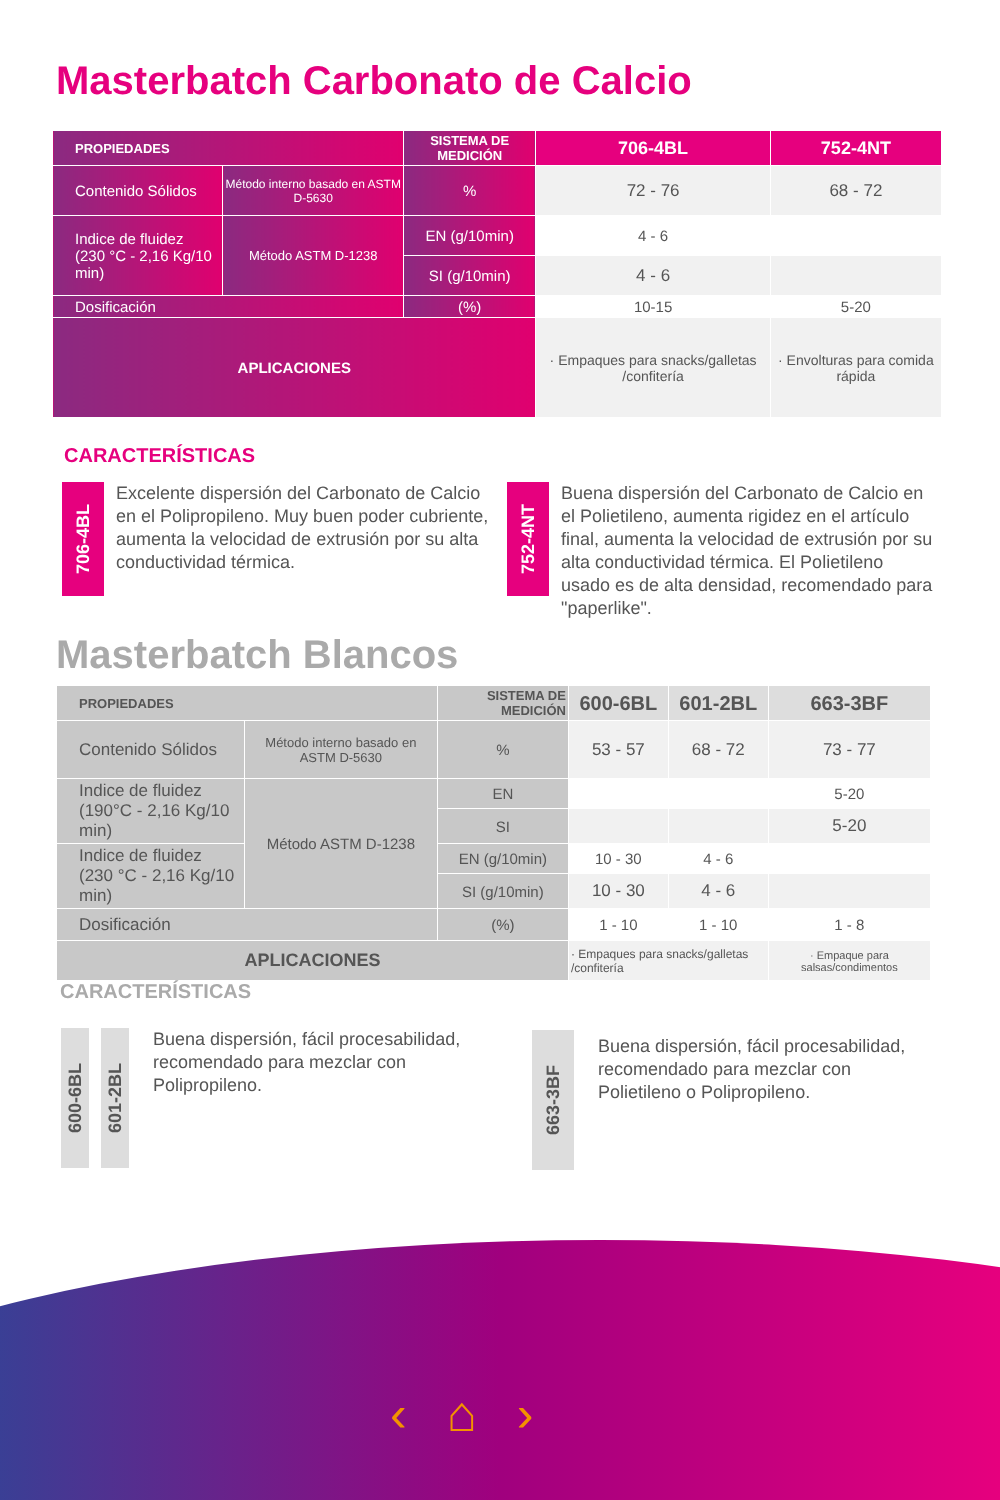Masterbatch Carbonato de Calcio
| PROPIEDADES | | SISTEMA DE MEDICIÓN | 706-4BL | 752-4NT |
| --- | --- | --- | --- | --- |
| Contenido Sólidos | Método interno basado en ASTM D-5630 | % | 72 - 76 | 68 - 72 |
| Indice de fluidez (230 °C - 2,16 Kg/10 min) | Método ASTM D-1238 | EN (g/10min) | 4 - 6 | |
| | | SI (g/10min) | 4 - 6 | |
| Dosificación | | (%) | 10-15 | 5-20 |
| APLICACIONES | | | · Empaques para snacks/galletas /confitería | · Envolturas para comida rápida |
CARACTERÍSTICAS
706-4BL
Excelente dispersión del Carbonato de Calcio en el Polipropileno. Muy buen poder cubriente, aumenta la velocidad de extrusión por su alta conductividad térmica.
752-4NT
Buena dispersión del Carbonato de Calcio en el Polietileno, aumenta rigidez en el artículo final, aumenta la velocidad de extrusión por su alta conductividad térmica. El Polietileno usado es de alta densidad, recomendado para "paperlike".
Masterbatch Blancos
| PROPIEDADES | | SISTEMA DE MEDICIÓN | 600-6BL | 601-2BL | 663-3BF |
| --- | --- | --- | --- | --- | --- |
| Contenido Sólidos | Método interno basado en ASTM D-5630 | % | 53 - 57 | 68 - 72 | 73 - 77 |
| Indice de fluidez (190°C - 2,16 Kg/10 min) | Método ASTM D-1238 | EN | | | 5-20 |
| | | SI | | | 5-20 |
| Indice de fluidez (230 °C - 2,16 Kg/10 min) | | EN (g/10min) | 10 - 30 | 4 - 6 | |
| | | SI (g/10min) | 10 - 30 | 4 - 6 | |
| Dosificación | | (%) | 1 - 10 | 1 - 10 | 1 - 8 |
| APLICACIONES | | | · Empaques para snacks/galletas /confitería | | · Empaque para salsas/condimentos |
CARACTERÍSTICAS
600-6BL
601-2BL
Buena dispersión, fácil procesabilidad, recomendado para mezclar con Polipropileno.
663-3BF
Buena dispersión, fácil procesabilidad, recomendado para mezclar con Polietileno o Polipropileno.
‹ ⌂ ›